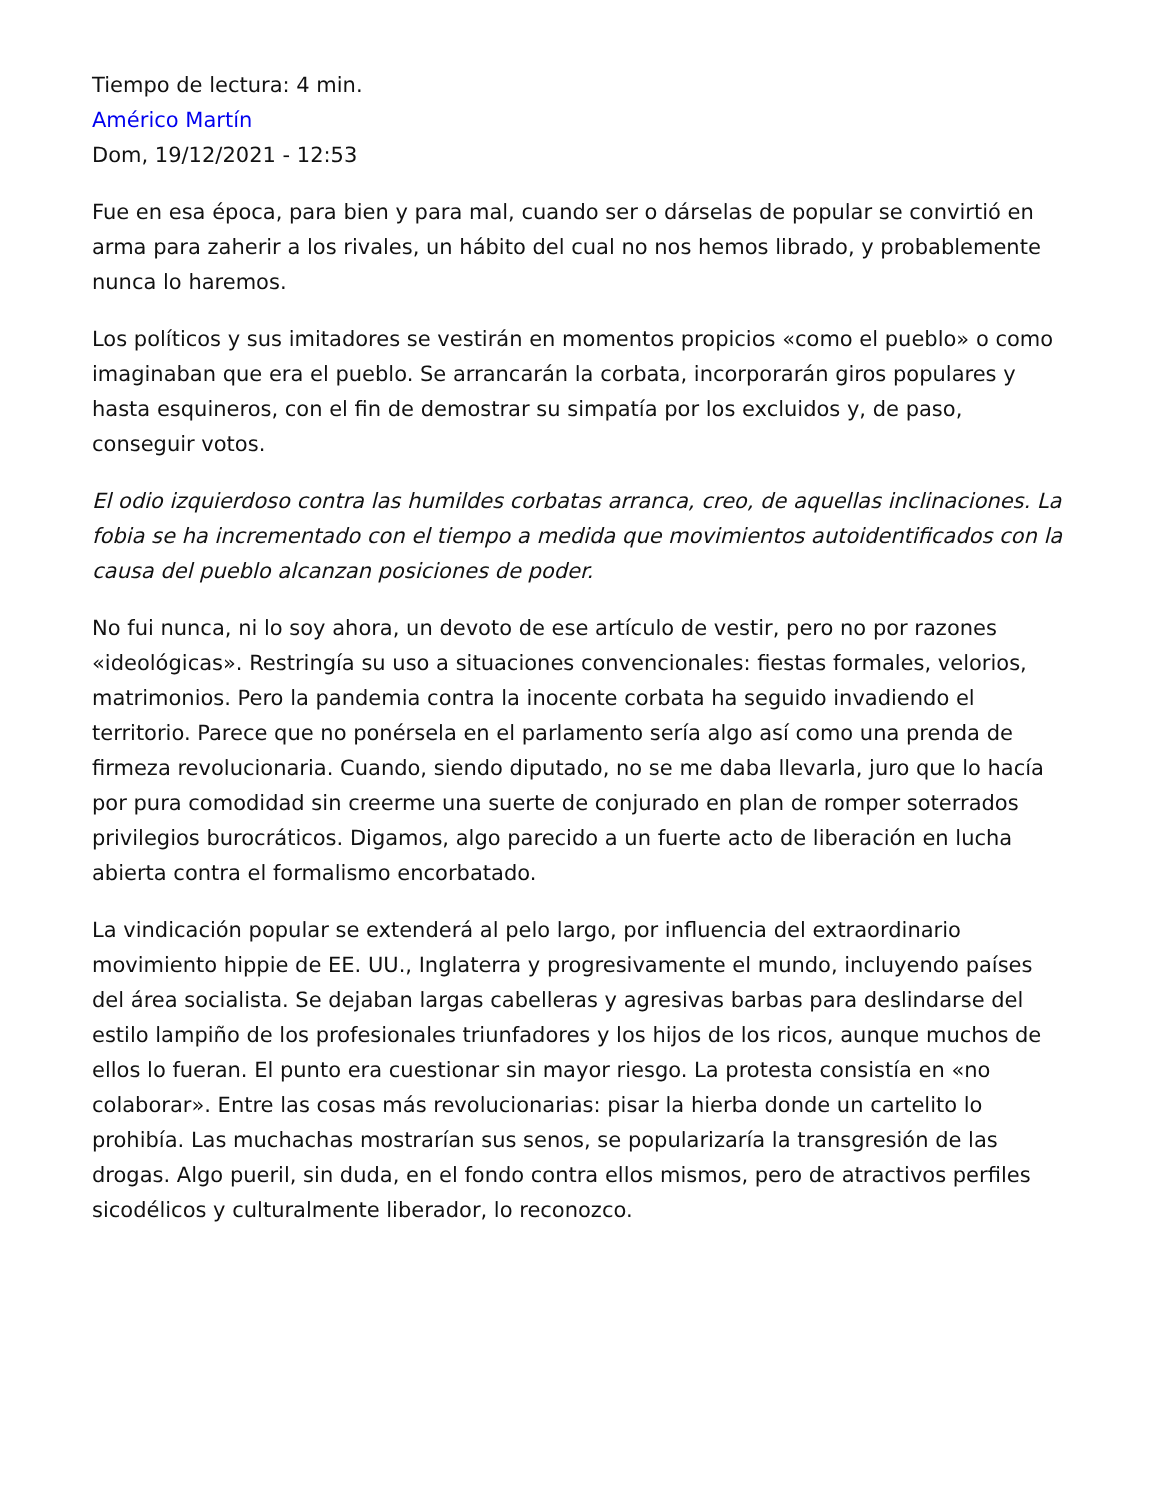Tiempo de lectura: 4 min.
Américo Martín
Dom, 19/12/2021 - 12:53
Fue en esa época, para bien y para mal, cuando ser o dárselas de popular se convirtió en arma para zaherir a los rivales, un hábito del cual no nos hemos librado, y probablemente nunca lo haremos.
Los políticos y sus imitadores se vestirán en momentos propicios «como el pueblo» o como imaginaban que era el pueblo. Se arrancarán la corbata, incorporarán giros populares y hasta esquineros, con el fin de demostrar su simpatía por los excluidos y, de paso, conseguir votos.
El odio izquierdoso contra las humildes corbatas arranca, creo, de aquellas inclinaciones. La fobia se ha incrementado con el tiempo a medida que movimientos autoidentificados con la causa del pueblo alcanzan posiciones de poder.
No fui nunca, ni lo soy ahora, un devoto de ese artículo de vestir, pero no por razones «ideológicas». Restringía su uso a situaciones convencionales: fiestas formales, velorios, matrimonios. Pero la pandemia contra la inocente corbata ha seguido invadiendo el territorio. Parece que no ponérsela en el parlamento sería algo así como una prenda de firmeza revolucionaria. Cuando, siendo diputado, no se me daba llevarla, juro que lo hacía por pura comodidad sin creerme una suerte de conjurado en plan de romper soterrados privilegios burocráticos. Digamos, algo parecido a un fuerte acto de liberación en lucha abierta contra el formalismo encorbatado.
La vindicación popular se extenderá al pelo largo, por influencia del extraordinario movimiento hippie de EE. UU., Inglaterra y progresivamente el mundo, incluyendo países del área socialista. Se dejaban largas cabelleras y agresivas barbas para deslindarse del estilo lampiño de los profesionales triunfadores y los hijos de los ricos, aunque muchos de ellos lo fueran. El punto era cuestionar sin mayor riesgo. La protesta consistía en «no colaborar». Entre las cosas más revolucionarias: pisar la hierba donde un cartelito lo prohibía. Las muchachas mostrarían sus senos, se popularizaría la transgresión de las drogas. Algo pueril, sin duda, en el fondo contra ellos mismos, pero de atractivos perfiles sicodélicos y culturalmente liberador, lo reconozco.